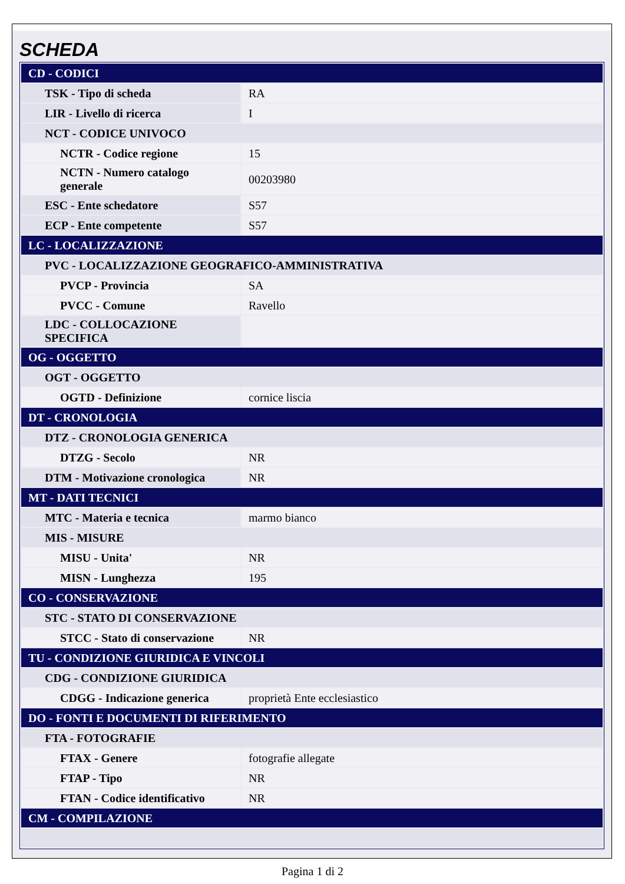SCHEDA
| CD - CODICI | |
| TSK - Tipo di scheda | RA |
| LIR - Livello di ricerca | I |
| NCT - CODICE UNIVOCO | |
| NCTR - Codice regione | 15 |
| NCTN - Numero catalogo generale | 00203980 |
| ESC - Ente schedatore | S57 |
| ECP - Ente competente | S57 |
| LC - LOCALIZZAZIONE | |
| PVC - LOCALIZZAZIONE GEOGRAFICO-AMMINISTRATIVA | |
| PVCP - Provincia | SA |
| PVCC - Comune | Ravello |
| LDC - COLLOCAZIONE SPECIFICA | |
| OG - OGGETTO | |
| OGT - OGGETTO | |
| OGTD - Definizione | cornice liscia |
| DT - CRONOLOGIA | |
| DTZ - CRONOLOGIA GENERICA | |
| DTZG - Secolo | NR |
| DTM - Motivazione cronologica | NR |
| MT - DATI TECNICI | |
| MTC - Materia e tecnica | marmo bianco |
| MIS - MISURE | |
| MISU - Unita' | NR |
| MISN - Lunghezza | 195 |
| CO - CONSERVAZIONE | |
| STC - STATO DI CONSERVAZIONE | |
| STCC - Stato di conservazione | NR |
| TU - CONDIZIONE GIURIDICA E VINCOLI | |
| CDG - CONDIZIONE GIURIDICA | |
| CDGG - Indicazione generica | proprietà Ente ecclesiastico |
| DO - FONTI E DOCUMENTI DI RIFERIMENTO | |
| FTA - FOTOGRAFIE | |
| FTAX - Genere | fotografie allegate |
| FTAP - Tipo | NR |
| FTAN - Codice identificativo | NR |
| CM - COMPILAZIONE | |
Pagina 1 di 2